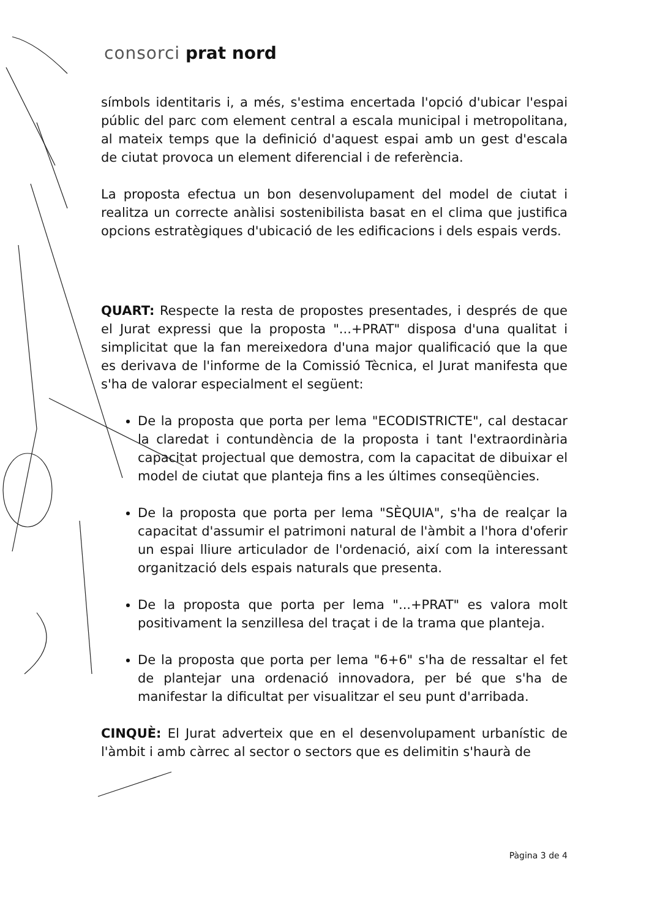consorci prat nord
símbols identitaris i, a més, s'estima encertada l'opció d'ubicar l'espai públic del parc com element central a escala municipal i metropolitana, al mateix temps que la definició d'aquest espai amb un gest d'escala de ciutat provoca un element diferencial i de referència.
La proposta efectua un bon desenvolupament del model de ciutat i realitza un correcte anàlisi sostenibilista basat en el clima que justifica opcions estratègiques d'ubicació de les edificacions i dels espais verds.
QUART: Respecte la resta de propostes presentades, i després de que el Jurat expressi que la proposta "...+PRAT" disposa d'una qualitat i simplicitat que la fan mereixedora d'una major qualificació que la que es derivava de l'informe de la Comissió Tècnica, el Jurat manifesta que s'ha de valorar especialment el següent:
De la proposta que porta per lema "ECODISTRICTE", cal destacar la claredat i contundència de la proposta i tant l'extraordinària capacitat projectual que demostra, com la capacitat de dibuixar el model de ciutat que planteja fins a les últimes conseqüències.
De la proposta que porta per lema "SÈQUIA", s'ha de realçar la capacitat d'assumir el patrimoni natural de l'àmbit a l'hora d'oferir un espai lliure articulador de l'ordenació, així com la interessant organització dels espais naturals que presenta.
De la proposta que porta per lema "...+PRAT" es valora molt positivament la senzillesa del traçat i de la trama que planteja.
De la proposta que porta per lema "6+6" s'ha de ressaltar el fet de plantejar una ordenació innovadora, per bé que s'ha de manifestar la dificultat per visualitzar el seu punt d'arribada.
CINQUÈ: El Jurat adverteix que en el desenvolupament urbanístic de l'àmbit i amb càrrec al sector o sectors que es delimitin s'haurà de
Pàgina 3 de 4